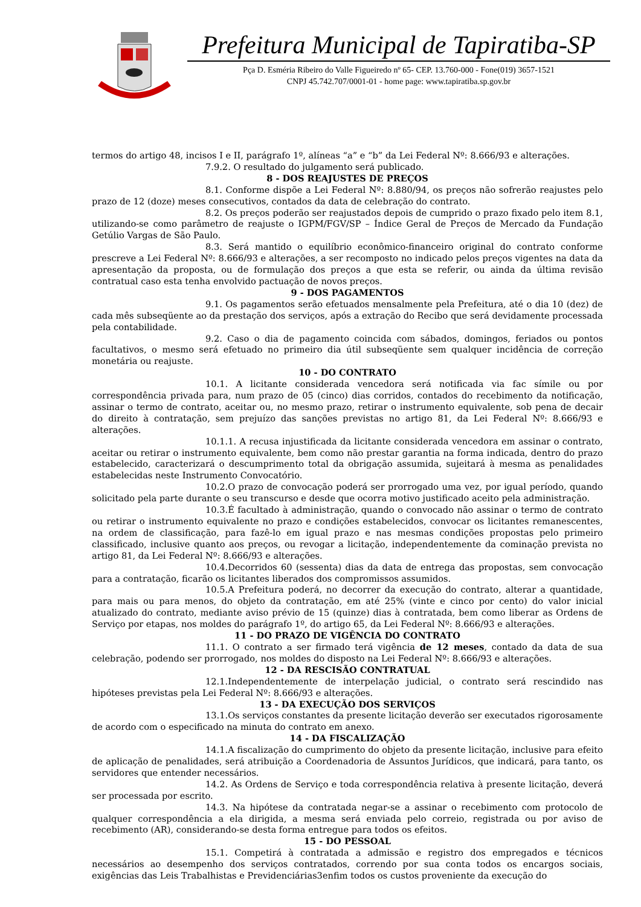Prefeitura Municipal de Tapiratiba-SP
Pça D. Esméria Ribeiro do Valle Figueiredo nº 65- CEP. 13.760-000 - Fone(019) 3657-1521
CNPJ 45.742.707/0001-01 - home page: www.tapiratiba.sp.gov.br
termos do artigo 48, incisos I e II, parágrafo 1º, alíneas “a” e “b” da Lei Federal Nº: 8.666/93 e alterações.
7.9.2. O resultado do julgamento será publicado.
8 - DOS REAJUSTES DE PREÇOS
8.1. Conforme dispõe a Lei Federal Nº: 8.880/94, os preços não sofrerão reajustes pelo prazo de 12 (doze) meses consecutivos, contados da data de celebração do contrato.
8.2. Os preços poderão ser reajustados depois de cumprido o prazo fixado pelo item 8.1, utilizando-se como parâmetro de reajuste o IGPM/FGV/SP – Índice Geral de Preços de Mercado da Fundação Getúlio Vargas de São Paulo.
8.3. Será mantido o equilíbrio econômico-financeiro original do contrato conforme prescreve a Lei Federal Nº: 8.666/93 e alterações, a ser recomposto no indicado pelos preços vigentes na data da apresentação da proposta, ou de formulação dos preços a que esta se referir, ou ainda da última revisão contratual caso esta tenha envolvido pactuação de novos preços.
9 - DOS PAGAMENTOS
9.1. Os pagamentos serão efetuados mensalmente pela Prefeitura, até o dia 10 (dez) de cada mês subseqüente ao da prestação dos serviços, após a extração do Recibo que será devidamente processada pela contabilidade.
9.2. Caso o dia de pagamento coincida com sábados, domingos, feriados ou pontos facultativos, o mesmo será efetuado no primeiro dia útil subseqüente sem qualquer incidência de correção monetária ou reajuste.
10 - DO CONTRATO
10.1. A licitante considerada vencedora será notificada via fac símile ou por correspondência privada para, num prazo de 05 (cinco) dias corridos, contados do recebimento da notificação, assinar o termo de contrato, aceitar ou, no mesmo prazo, retirar o instrumento equivalente, sob pena de decair do direito à contratação, sem prejuízo das sanções previstas no artigo 81, da Lei Federal Nº: 8.666/93 e alterações.
10.1.1. A recusa injustificada da licitante considerada vencedora em assinar o contrato, aceitar ou retirar o instrumento equivalente, bem como não prestar garantia na forma indicada, dentro do prazo estabelecido, caracterizará o descumprimento total da obrigação assumida, sujeitará à mesma as penalidades estabelecidas neste Instrumento Convocatório.
10.2.O prazo de convocação poderá ser prorrogado uma vez, por igual período, quando solicitado pela parte durante o seu transcurso e desde que ocorra motivo justificado aceito pela administração.
10.3.É facultado à administração, quando o convocado não assinar o termo de contrato ou retirar o instrumento equivalente no prazo e condições estabelecidos, convocar os licitantes remanescentes, na ordem de classificação, para fazê-lo em igual prazo e nas mesmas condições propostas pelo primeiro classificado, inclusive quanto aos preços, ou revogar a licitação, independentemente da cominação prevista no artigo 81, da Lei Federal Nº: 8.666/93 e alterações.
10.4.Decorridos 60 (sessenta) dias da data de entrega das propostas, sem convocação para a contratação, ficarão os licitantes liberados dos compromissos assumidos.
10.5.A Prefeitura poderá, no decorrer da execução do contrato, alterar a quantidade, para mais ou para menos, do objeto da contratação, em até 25% (vinte e cinco por cento) do valor inicial atualizado do contrato, mediante aviso prévio de 15 (quinze) dias à contratada, bem como liberar as Ordens de Serviço por etapas, nos moldes do parágrafo 1º, do artigo 65, da Lei Federal Nº: 8.666/93 e alterações.
11 - DO PRAZO DE VIGÊNCIA DO CONTRATO
11.1. O contrato a ser firmado terá vigência de 12 meses, contado da data de sua celebração, podendo ser prorrogado, nos moldes do disposto na Lei Federal Nº: 8.666/93 e alterações.
12 - DA RESCISÃO CONTRATUAL
12.1.Independentemente de interpelação judicial, o contrato será rescindido nas hipóteses previstas pela Lei Federal Nº: 8.666/93 e alterações.
13 - DA EXECUÇÃO DOS SERVIÇOS
13.1.Os serviços constantes da presente licitação deverão ser executados rigorosamente de acordo com o especificado na minuta do contrato em anexo.
14 - DA FISCALIZAÇÃO
14.1.A fiscalização do cumprimento do objeto da presente licitação, inclusive para efeito de aplicação de penalidades, será atribuição a Coordenadoria de Assuntos Jurídicos, que indicará, para tanto, os servidores que entender necessários.
14.2. As Ordens de Serviço e toda correspondência relativa à presente licitação, deverá ser processada por escrito.
14.3. Na hipótese da contratada negar-se a assinar o recebimento com protocolo de qualquer correspondência a ela dirigida, a mesma será enviada pelo correio, registrada ou por aviso de recebimento (AR), considerando-se desta forma entregue para todos os efeitos.
15 - DO PESSOAL
15.1. Competirá à contratada a admissão e registro dos empregados e técnicos necessários ao desempenho dos serviços contratados, correndo por sua conta todos os encargos sociais, exigências das Leis Trabalhistas e Previdenciárias3enfim todos os custos proveniente da execução do